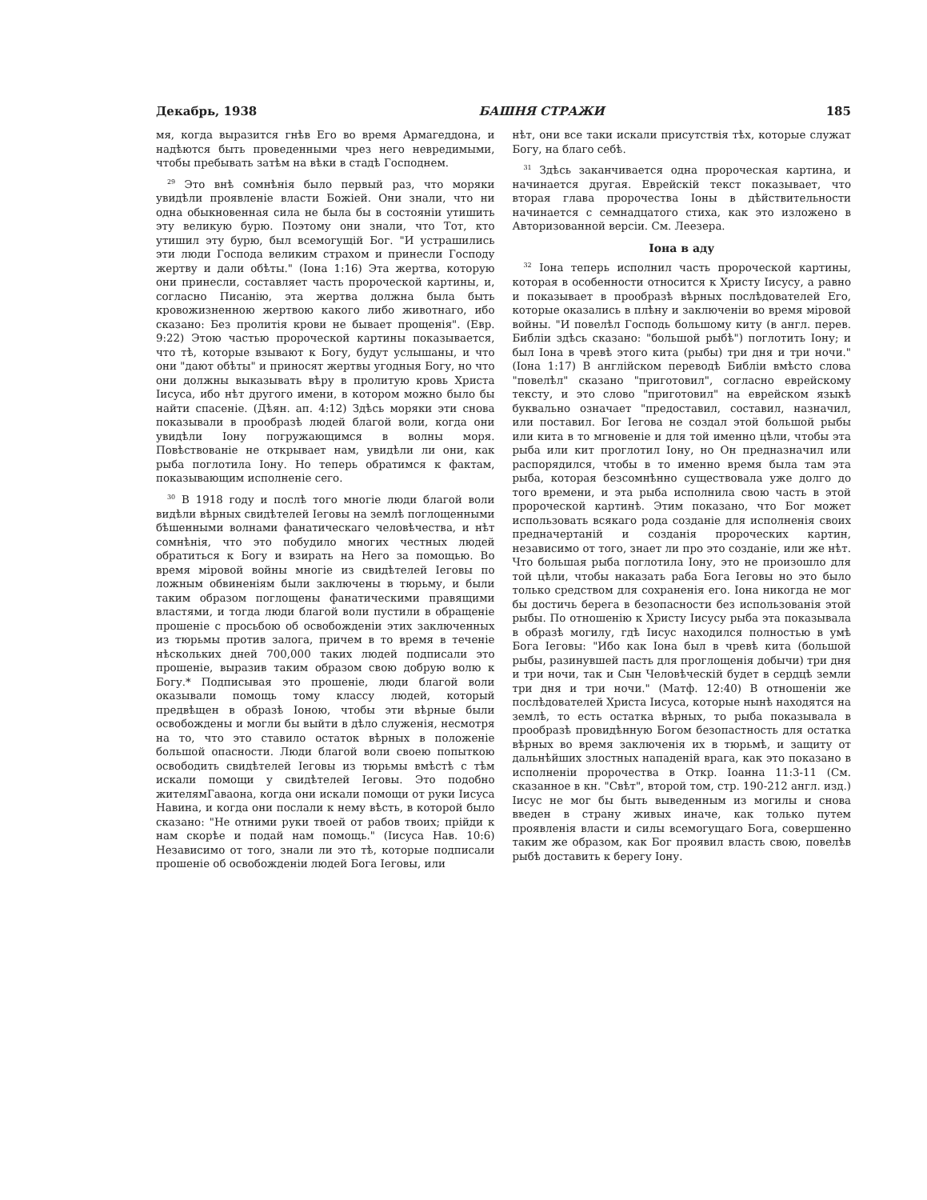Декабрь, 1938 БАШНЯ СТРАЖИ 185
мя, когда выразится гнѣв Его во время Армагеддона, и надѣются быть проведенными чрез него невредимыми, чтобы пребывать затѣм на вѣки в стадѣ Господнем.
<sup>29</sup> Это внѣ сомнѣнія было первый раз, что моряки увидѣли проявленіе власти Божіей. Они знали, что ни одна обыкновенная сила не была бы в состояніи утишить эту великую бурю. Поэтому они знали, что Тот, кто утишил эту бурю, был всемогущій Бог. "И устрашились эти люди Господа великим страхом и принесли Господу жертву и дали обѣты." (Іона 1:16) Эта жертва, которую они принесли, составляет часть пророческой картины, и, согласно Писанію, эта жертва должна была быть кровожизненною жертвою какого либо животнаго, ибо сказано: Без пролитія крови не бывает прощенія". (Евр. 9:22) Этою частью пророческой картины показывается, что тѣ, которые взывают к Богу, будут услышаны, и что они "дают обѣты" и приносят жертвы угодныя Богу, но что они должны выказывать вѣру в пролитую кровь Христа Іисуса, ибо нѣт другого имени, в котором можно было бы найти спасеніе. (Дѣян. ап. 4:12) Здѣсь моряки эти снова показывали в прообразѣ людей благой воли, когда они увидѣли Іону погружающимся в волны моря. Повѣствованіе не открывает нам, увидѣли ли они, как рыба поглотила Іону. Но теперь обратимся к фактам, показывающим исполненіе сего.
<sup>30</sup> В 1918 году и послѣ того многіе люди благой воли видѣли вѣрных свидѣтелей Іеговы на землѣ поглощенными бѣшенными волнами фанатическаго человѣчества, и нѣт сомнѣнія, что это побудило многих честных людей обратиться к Богу и взирать на Него за помощью. Во время міровой войны многіе из свидѣтелей Іеговы по ложным обвиненіям были заключены в тюрьму, и были таким образом поглощены фанатическими правящими властями, и тогда люди благой воли пустили в обращеніе прошеніе с просьбою об освобожденіи этих заключенных из тюрьмы против залога, причем в то время в теченіе нѣскольких дней 700,000 таких людей подписали это прошеніе, выразив таким образом свою добрую волю к Богу.* Подписывая это прошеніе, люди благой воли оказывали помощь тому классу людей, который предвѣщен в образѣ Іоною, чтобы эти вѣрные были освобождены и могли бы выйти в дѣло служенія, несмотря на то, что это ставило остаток вѣрных в положеніе большой опасности. Люди благой воли своею попыткою освободить свидѣтелей Іеговы из тюрьмы вмѣстѣ с тѣм искали помощи у свидѣтелей Іеговы. Это подобно жителямГаваона, когда они искали помощи от руки Іисуса Навина, и когда они послали к нему вѣсть, в которой было сказано: "Не отними руки твоей от рабов твоих; прійди к нам скорѣе и подай нам помощь." (Іисуса Нав. 10:6) Независимо от того, знали ли это тѣ, которые подписали прошеніе об освобожденіи людей Бога Іеговы, или
нѣт, они все таки искали присутствія тѣх, которые служат Богу, на благо себѣ.
<sup>31</sup> Здѣсь заканчивается одна пророческая картина, и начинается другая. Еврейскій текст показывает, что вторая глава пророчества Іоны в дѣйствительности начинается с семнадцатого стиха, как это изложено в Авторизованной версіи. См. Леезера.
Іона в аду
<sup>32</sup> Іона теперь исполнил часть пророческой картины, которая в особенности относится к Христу Іисусу, а равно и показывает в прообразѣ вѣрных послѣдователей Его, которые оказались в плѣну и заключеніи во время міровой войны. "И повелѣл Господь большому киту (в англ. перев. Библіи здѣсь сказано: "большой рыбѣ") поглотить Іону; и был Іона в чревѣ этого кита (рыбы) три дня и три ночи." (Іона 1:17) В англійском переводѣ Библіи вмѣсто слова "повелѣл" сказано "приготовил", согласно еврейскому тексту, и это слово "приготовил" на еврейском языкѣ буквально означает "предоставил, составил, назначил, или поставил. Бог Іегова не создал этой большой рыбы или кита в то мгновеніе и для той именно цѣли, чтобы эта рыба или кит проглотил Іону, но Он предназначил или распорядился, чтобы в то именно время была там эта рыба, которая безсомнѣнно существовала уже долго до того времени, и эта рыба исполнила свою часть в этой пророческой картинѣ. Этим показано, что Бог может использовать всякаго рода созданіе для исполненія своих предначертаній и созданія пророческих картин, независимо от того, знает ли про это созданіе, или же нѣт. Что большая рыба поглотила Іону, это не произошло для той цѣли, чтобы наказать раба Бога Іеговы но это было только средством для сохраненія его. Іона никогда не мог бы достичь берега в безопасности без использованія этой рыбы. По отношенію к Христу Іисусу рыба эта показывала в образѣ могилу, гдѣ Іисус находился полностью в умѣ Бога Іеговы: "Ибо как Іона был в чревѣ кита (большой рыбы, разинувшей пасть для проглощенія добычи) три дня и три ночи, так и Сын Человѣческій будет в сердцѣ земли три дня и три ночи." (Матф. 12:40) В отношеніи же послѣдователей Христа Іисуса, которые нынѣ находятся на землѣ, то есть остатка вѣрных, то рыба показывала в прообразѣ провидѣнную Богом безопастность для остатка вѣрных во время заключенія их в тюрьмѣ, и защиту от дальнѣйших злостных нападеній врага, как это показано в исполненіи пророчества в Откр. Іоанна 11:3-11 (См. сказанное в кн. "Свѣт", второй том, стр. 190-212 англ. изд.) Іисус не мог бы быть выведенным из могилы и снова введен в страну живых иначе, как только путем проявленія власти и силы всемогущаго Бога, совершенно таким же образом, как Бог проявил власть свою, повелѣв рыбѣ доставить к берегу Іону.